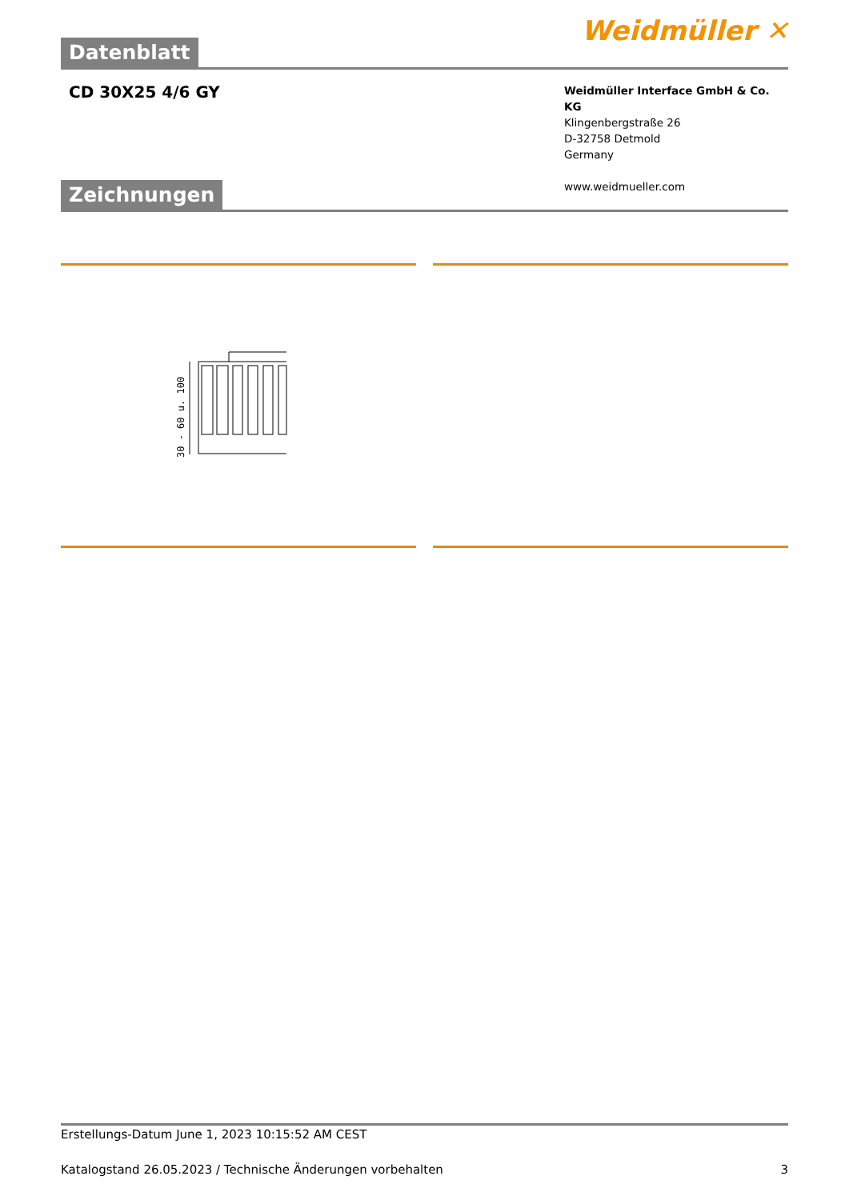Datenblatt
Weidmüller ✕
CD 30X25 4/6 GY
Weidmüller Interface GmbH & Co. KG
Klingenbergstraße 26
D-32758 Detmold
Germany
www.weidmueller.com
Zeichnungen
30 - 60 u. 100
Erstellungs-Datum June 1, 2023 10:15:52 AM CEST
Katalogstand 26.05.2023 / Technische Änderungen vorbehalten 3